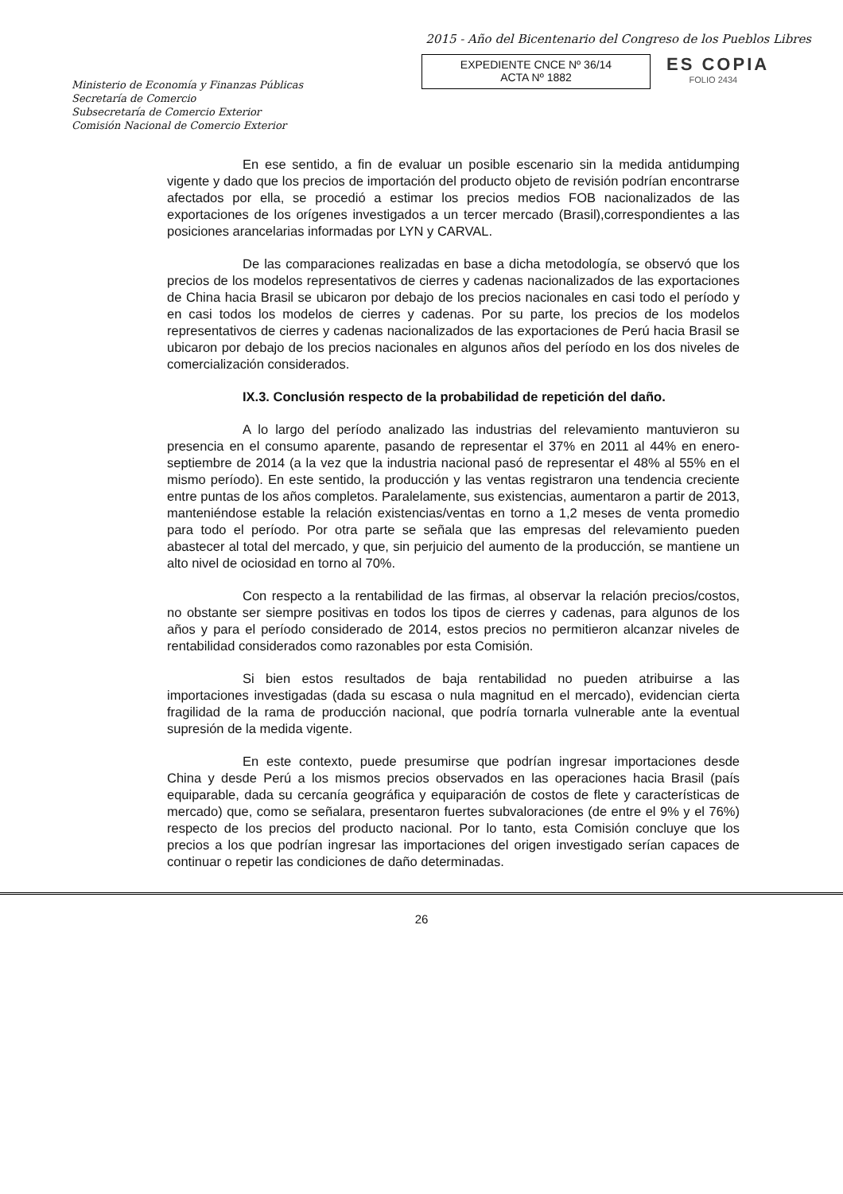2015 - Año del Bicentenario del Congreso de los Pueblos Libres
Ministerio de Economía y Finanzas Públicas
Secretaría de Comercio
Subsecretaría de Comercio Exterior
Comisión Nacional de Comercio Exterior
EXPEDIENTE CNCE Nº 36/14
ACTA Nº 1882
ES COPIA
FOLIO 2434
En ese sentido, a fin de evaluar un posible escenario sin la medida antidumping vigente y dado que los precios de importación del producto objeto de revisión podrían encontrarse afectados por ella, se procedió a estimar los precios medios FOB nacionalizados de las exportaciones de los orígenes investigados a un tercer mercado (Brasil),correspondientes a las posiciones arancelarias informadas por LYN y CARVAL.
De las comparaciones realizadas en base a dicha metodología, se observó que los precios de los modelos representativos de cierres y cadenas nacionalizados de las exportaciones de China hacia Brasil se ubicaron por debajo de los precios nacionales en casi todo el período y en casi todos los modelos de cierres y cadenas. Por su parte, los precios de los modelos representativos de cierres y cadenas nacionalizados de las exportaciones de Perú hacia Brasil se ubicaron por debajo de los precios nacionales en algunos años del período en los dos niveles de comercialización considerados.
IX.3. Conclusión respecto de la probabilidad de repetición del daño.
A lo largo del período analizado las industrias del relevamiento mantuvieron su presencia en el consumo aparente, pasando de representar el 37% en 2011 al 44% en enero-septiembre de 2014 (a la vez que la industria nacional pasó de representar el 48% al 55% en el mismo período). En este sentido, la producción y las ventas registraron una tendencia creciente entre puntas de los años completos. Paralelamente, sus existencias, aumentaron a partir de 2013, manteniéndose estable la relación existencias/ventas en torno a 1,2 meses de venta promedio para todo el período. Por otra parte se señala que las empresas del relevamiento pueden abastecer al total del mercado, y que, sin perjuicio del aumento de la producción, se mantiene un alto nivel de ociosidad en torno al 70%.
Con respecto a la rentabilidad de las firmas, al observar la relación precios/costos, no obstante ser siempre positivas en todos los tipos de cierres y cadenas, para algunos de los años y para el período considerado de 2014, estos precios no permitieron alcanzar niveles de rentabilidad considerados como razonables por esta Comisión.
Si bien estos resultados de baja rentabilidad no pueden atribuirse a las importaciones investigadas (dada su escasa o nula magnitud en el mercado), evidencian cierta fragilidad de la rama de producción nacional, que podría tornarla vulnerable ante la eventual supresión de la medida vigente.
En este contexto, puede presumirse que podrían ingresar importaciones desde China y desde Perú a los mismos precios observados en las operaciones hacia Brasil (país equiparable, dada su cercanía geográfica y equiparación de costos de flete y características de mercado) que, como se señalara, presentaron fuertes subvaloraciones (de entre el 9% y el 76%) respecto de los precios del producto nacional. Por lo tanto, esta Comisión concluye que los precios a los que podrían ingresar las importaciones del origen investigado serían capaces de continuar o repetir las condiciones de daño determinadas.
26